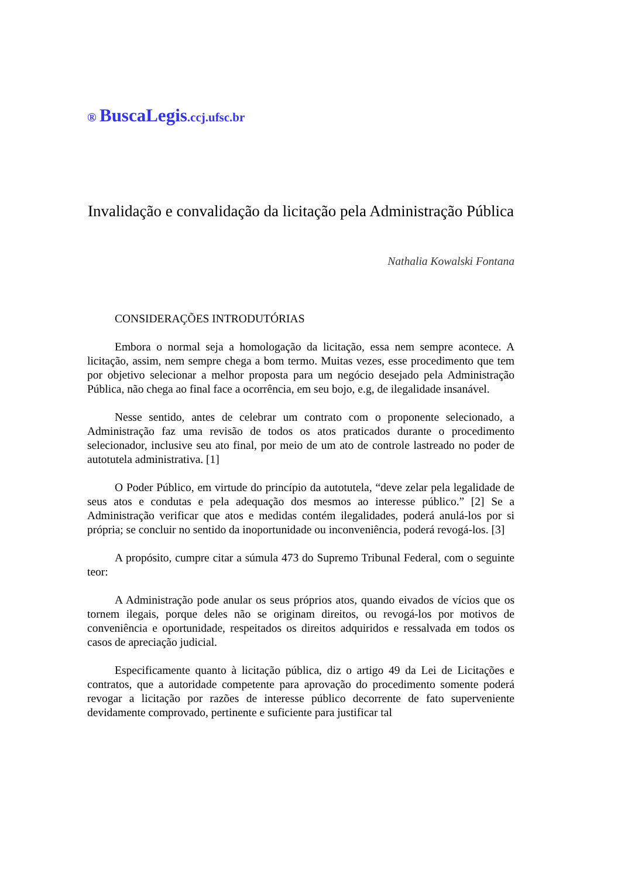® BuscaLegis.ccj.ufsc.br
Invalidação e convalidação da licitação pela Administração Pública
Nathalia Kowalski Fontana
CONSIDERAÇÕES INTRODUTÓRIAS
Embora o normal seja a homologação da licitação, essa nem sempre acontece. A licitação, assim, nem sempre chega a bom termo. Muitas vezes, esse procedimento que tem por objetivo selecionar a melhor proposta para um negócio desejado pela Administração Pública, não chega ao final face a ocorrência, em seu bojo, e.g, de ilegalidade insanável.
Nesse sentido, antes de celebrar um contrato com o proponente selecionado, a Administração faz uma revisão de todos os atos praticados durante o procedimento selecionador, inclusive seu ato final, por meio de um ato de controle lastreado no poder de autotutela administrativa. [1]
O Poder Público, em virtude do princípio da autotutela, “deve zelar pela legalidade de seus atos e condutas e pela adequação dos mesmos ao interesse público.” [2] Se a Administração verificar que atos e medidas contém ilegalidades, poderá anulá-los por si própria; se concluir no sentido da inoportunidade ou inconveniência, poderá revogá-los. [3]
A propósito, cumpre citar a súmula 473 do Supremo Tribunal Federal, com o seguinte teor:
A Administração pode anular os seus próprios atos, quando eivados de vícios que os tornem ilegais, porque deles não se originam direitos, ou revogá-los por motivos de conveniência e oportunidade, respeitados os direitos adquiridos e ressalvada em todos os casos de apreciação judicial.
Especificamente quanto à licitação pública, diz o artigo 49 da Lei de Licitações e contratos, que a autoridade competente para aprovação do procedimento somente poderá revogar a licitação por razões de interesse público decorrente de fato superveniente devidamente comprovado, pertinente e suficiente para justificar tal